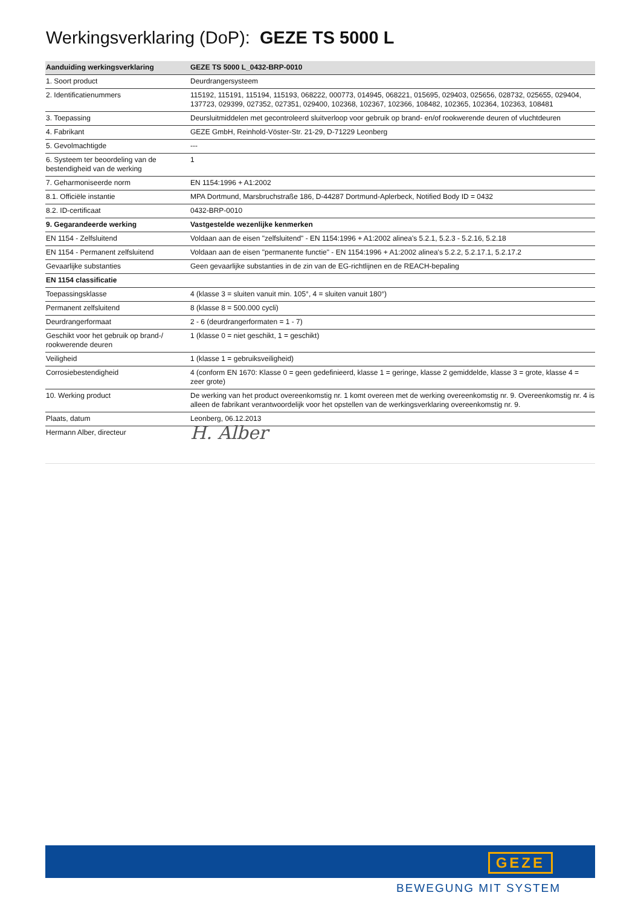Werkingsverklaring (DoP): GEZE TS 5000 L
| Aanduiding werkingsverklaring | GEZE TS 5000 L_0432-BRP-0010 |
| --- | --- |
| 1. Soort product | Deurdrangersysteem |
| 2. Identificatienummers | 115192, 115191, 115194, 115193, 068222, 000773, 014945, 068221, 015695, 029403, 025656, 028732, 025655, 029404, 137723, 029399, 027352, 027351, 029400, 102368, 102367, 102366, 108482, 102365, 102364, 102363, 108481 |
| 3. Toepassing | Deursluitmiddelen met gecontroleerd sluitverloop voor gebruik op brand- en/of rookwerende deuren of vluchtdeuren |
| 4. Fabrikant | GEZE GmbH, Reinhold-Vöster-Str. 21-29, D-71229 Leonberg |
| 5. Gevolmachtigde | --- |
| 6. Systeem ter beoordeling van de bestendigheid van de werking | 1 |
| 7. Geharmoniseerde norm | EN 1154:1996 + A1:2002 |
| 8.1. Officiële instantie | MPA Dortmund, Marsbruchstraße 186, D-44287 Dortmund-Aplerbeck, Notified Body ID = 0432 |
| 8.2. ID-certificaat | 0432-BRP-0010 |
| 9. Gegarandeerde werking | Vastgestelde wezenlijke kenmerken |
| EN 1154 - Zelfsluitend | Voldaan aan de eisen "zelfsluitend" - EN 1154:1996 + A1:2002 alinea's 5.2.1, 5.2.3 - 5.2.16, 5.2.18 |
| EN 1154 - Permanent zelfsluitend | Voldaan aan de eisen "permanente functie" - EN 1154:1996 + A1:2002 alinea's 5.2.2, 5.2.17.1, 5.2.17.2 |
| Gevaarlijke substanties | Geen gevaarlijke substanties in de zin van de EG-richtlijnen en de REACH-bepaling |
| EN 1154 classificatie | |
| Toepassingsklasse | 4 (klasse 3 = sluiten vanuit min. 105°, 4 = sluiten vanuit 180°) |
| Permanent zelfsluitend | 8 (klasse 8 = 500.000 cycli) |
| Deurdrangerformaat | 2 - 6 (deurdrangerformaten = 1 - 7) |
| Geschikt voor het gebruik op brand-/ rookwerende deuren | 1 (klasse 0 = niet geschikt, 1 = geschikt) |
| Veiligheid | 1 (klasse 1 = gebruiksveiligheid) |
| Corrosiebestendigheid | 4 (conform EN 1670: Klasse 0 = geen gedefinieerd, klasse 1 = geringe, klasse 2 gemiddelde, klasse 3 = grote, klasse 4 = zeer grote) |
| 10. Werking product | De werking van het product overeenkomstig nr. 1 komt overeen met de werking overeenkomstig nr. 9. Overeenkomstig nr. 4 is alleen de fabrikant verantwoordelijk voor het opstellen van de werkingsverklaring overeenkomstig nr. 9. |
| Plaats, datum | Leonberg, 06.12.2013 |
| Hermann Alber, directeur | H. Alber |
GEZE
BEWEGUNG MIT SYSTEM